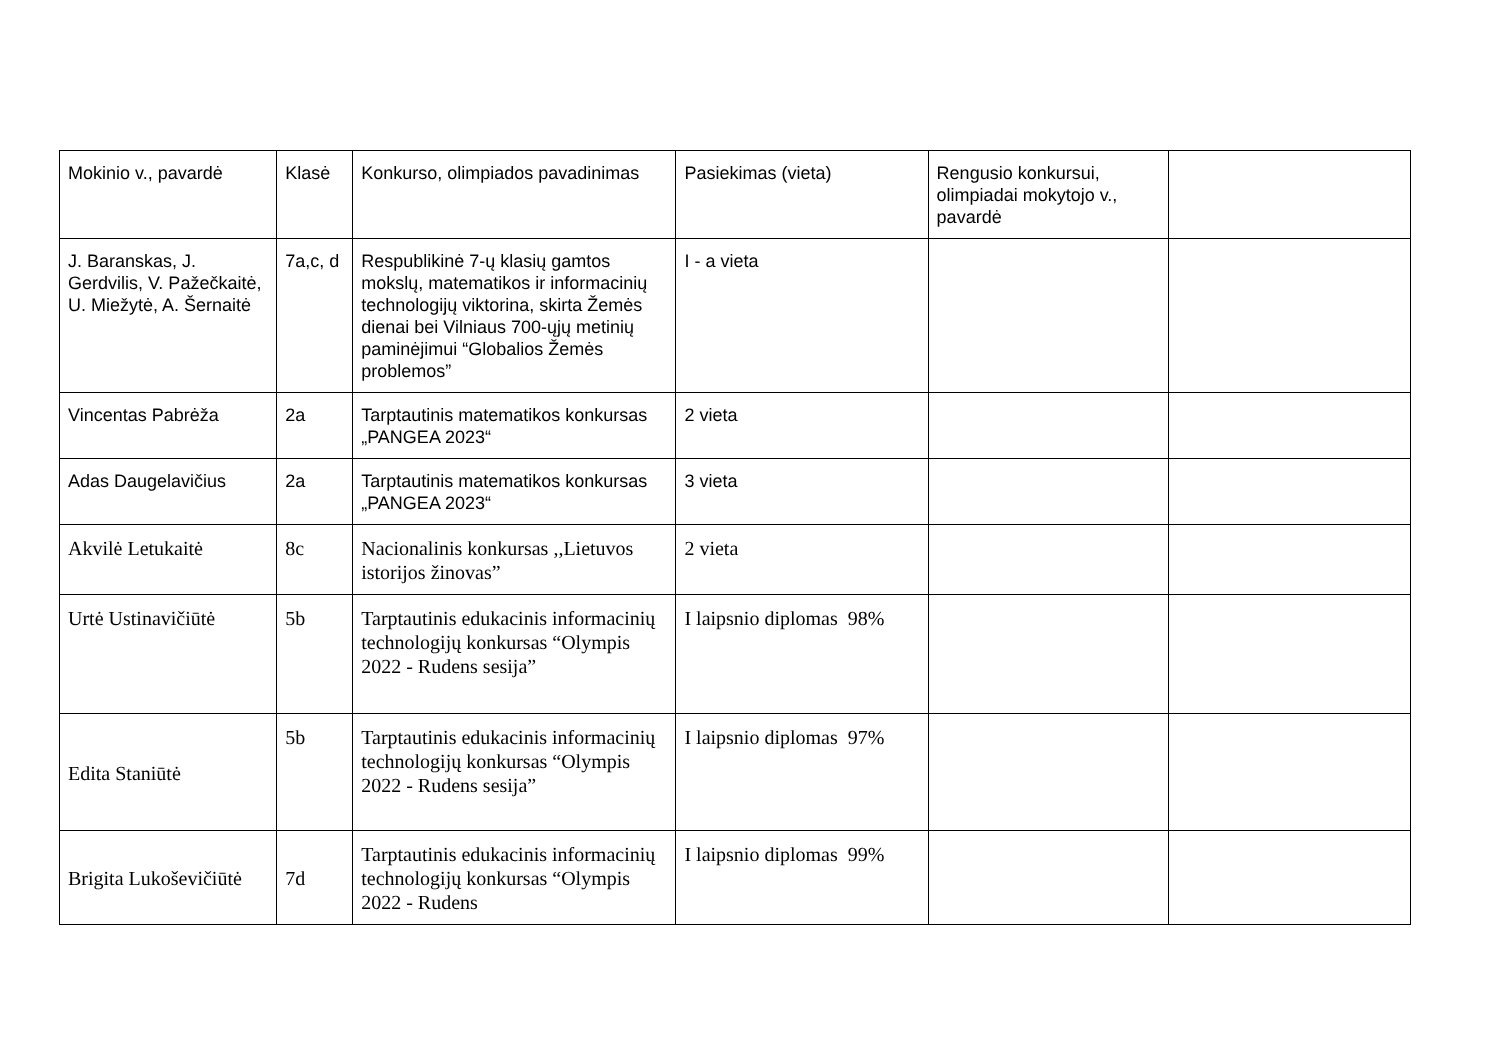| Mokinio v., pavardė | Klasė | Konkurso, olimpiados pavadinimas | Pasiekimas (vieta) | Rengusio konkursui, olimpiadai mokytojo v., pavardė | |
| J. Baranskas, J. Gerdvilis, V. Pažečkaitė, U. Miežytė, A. Šernaitė | 7a,c, d | Respublikinė 7-ų klasių gamtos mokslų, matematikos ir informacinių technologijų viktorina, skirta Žemės dienai bei Vilniaus 700-ųjų metinių paminėjimui “Globalios Žemės problemos” | I - a vieta | | |
| Vincentas Pabrėža | 2a | Tarptautinis matematikos konkursas „PANGEA 2023“ | 2 vieta | | |
| Adas Daugelavičius | 2a | Tarptautinis matematikos konkursas „PANGEA 2023“ | 3 vieta | | |
| Akvilė Letukaitė | 8c | Nacionalinis konkursas ,,Lietuvos istorijos žinovas” | 2 vieta | | |
| Urtė Ustinavičiūtė | 5b | Tarptautinis edukacinis informacinių technologijų konkursas “Olympis 2022 - Rudens sesija” | I laipsnio diplomas 98% | | |
| Edita Staniūtė | 5b | Tarptautinis edukacinis informacinių technologijų konkursas “Olympis 2022 - Rudens sesija” | I laipsnio diplomas 97% | | |
| Brigita Lukoševičiūtė | 7d | Tarptautinis edukacinis informacinių technologijų konkursas “Olympis 2022 - Rudens | I laipsnio diplomas 99% | | |